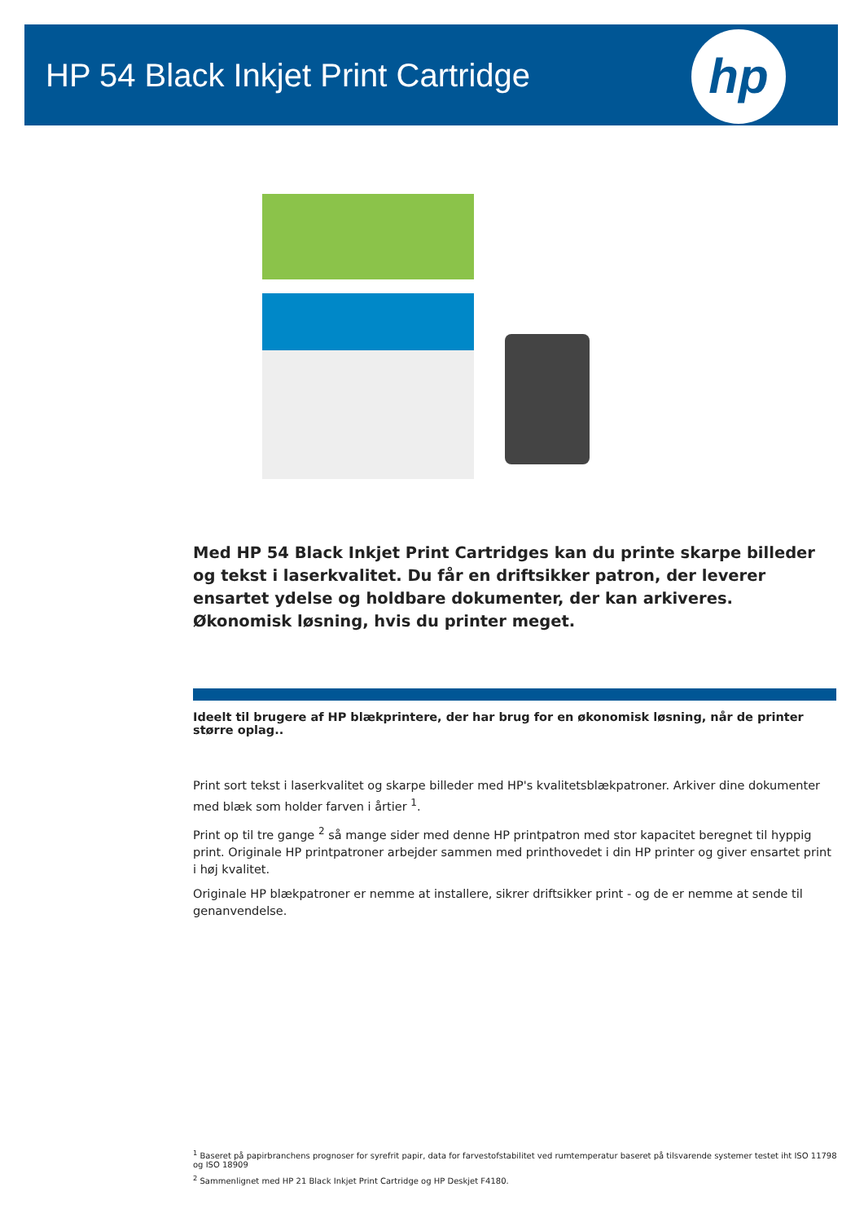HP 54 Black Inkjet Print Cartridge
hp
Med HP 54 Black Inkjet Print Cartridges kan du printe skarpe billeder og tekst i laserkvalitet. Du får en driftsikker patron, der leverer ensartet ydelse og holdbare dokumenter, der kan arkiveres. Økonomisk løsning, hvis du printer meget.
Ideelt til brugere af HP blækprintere, der har brug for en økonomisk løsning, når de printer større oplag..
Print sort tekst i laserkvalitet og skarpe billeder med HP's kvalitetsblækpatroner. Arkiver dine dokumenter med blæk som holder farven i årtier <sup>1</sup>.
Print op til tre gange <sup>2</sup> så mange sider med denne HP printpatron med stor kapacitet beregnet til hyppig print. Originale HP printpatroner arbejder sammen med printhovedet i din HP printer og giver ensartet print i høj kvalitet.
Originale HP blækpatroner er nemme at installere, sikrer driftsikker print - og de er nemme at sende til genanvendelse.
<sup>1</sup> Baseret på papirbranchens prognoser for syrefrit papir, data for farvestofstabilitet ved rumtemperatur baseret på tilsvarende systemer testet iht ISO 11798 og ISO 18909
<sup>2</sup> Sammenlignet med HP 21 Black Inkjet Print Cartridge og HP Deskjet F4180.